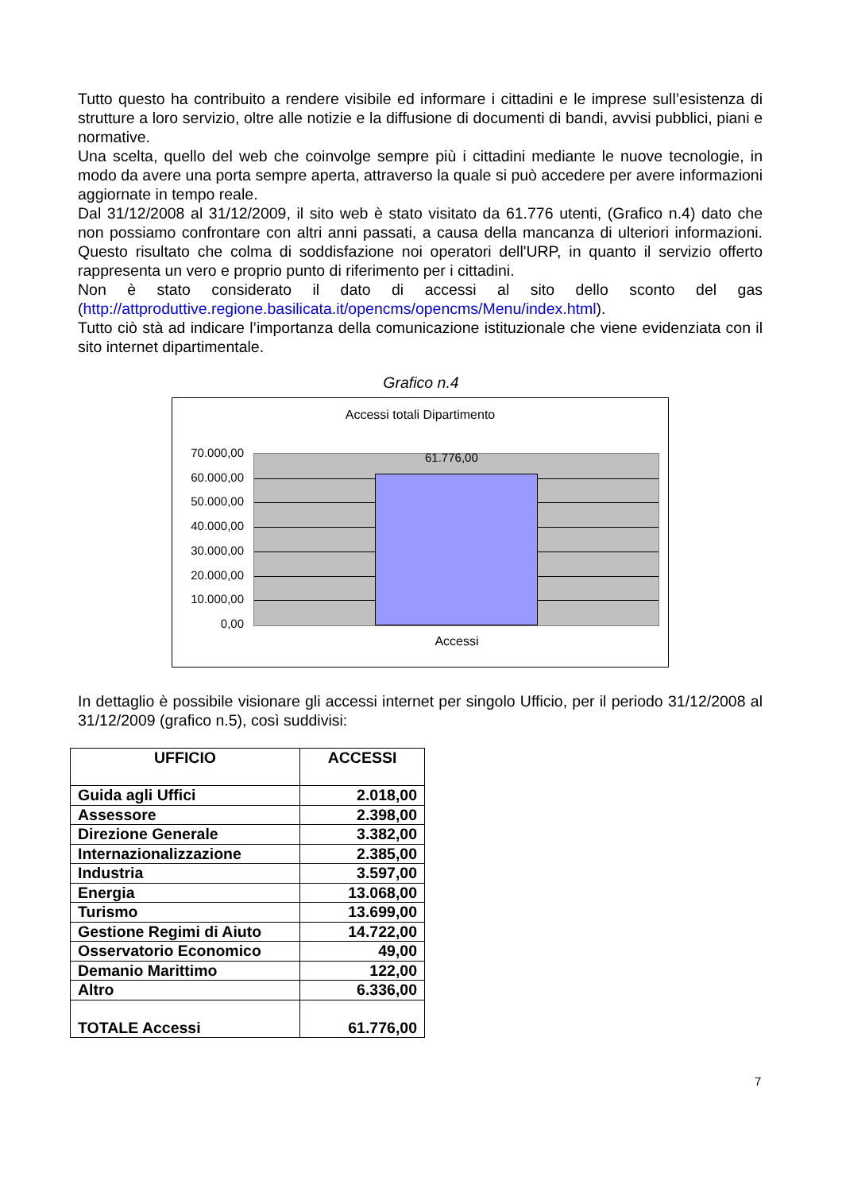Tutto questo ha contribuito a rendere visibile ed informare i cittadini e le imprese sull’esistenza di strutture a loro servizio, oltre alle notizie e la diffusione di documenti di bandi, avvisi pubblici, piani e normative.
Una scelta, quello del web che coinvolge sempre più i cittadini mediante le nuove tecnologie, in modo da avere una porta sempre aperta, attraverso la quale si può accedere per avere informazioni aggiornate in tempo reale.
Dal 31/12/2008 al 31/12/2009, il sito web è stato visitato da 61.776 utenti, (Grafico n.4) dato che non possiamo confrontare con altri anni passati, a causa della mancanza di ulteriori informazioni. Questo risultato che colma di soddisfazione noi operatori dell'URP, in quanto il servizio offerto rappresenta un vero e proprio punto di riferimento per i cittadini.
Non è stato considerato il dato di accessi al sito dello sconto del gas (http://attproduttive.regione.basilicata.it/opencms/opencms/Menu/index.html).
Tutto ciò stà ad indicare l’importanza della comunicazione istituzionale che viene evidenziata con il sito internet dipartimentale.
Grafico n.4
Accessi totali Dipartimento
70.000,00
60.000,00
50.000,00
40.000,00
30.000,00
20.000,00
10.000,00
0,00
61.776,00
Accessi
In dettaglio è possibile visionare gli accessi internet per singolo Ufficio, per il periodo 31/12/2008 al 31/12/2009 (grafico n.5), così suddivisi:
| UFFICIO | ACCESSI |
| --- | --- |
| Guida agli Uffici | 2.018,00 |
| Assessore | 2.398,00 |
| Direzione Generale | 3.382,00 |
| Internazionalizzazione | 2.385,00 |
| Industria | 3.597,00 |
| Energia | 13.068,00 |
| Turismo | 13.699,00 |
| Gestione Regimi di Aiuto | 14.722,00 |
| Osservatorio Economico | 49,00 |
| Demanio Marittimo | 122,00 |
| Altro | 6.336,00 |
| TOTALE Accessi | 61.776,00 |
7